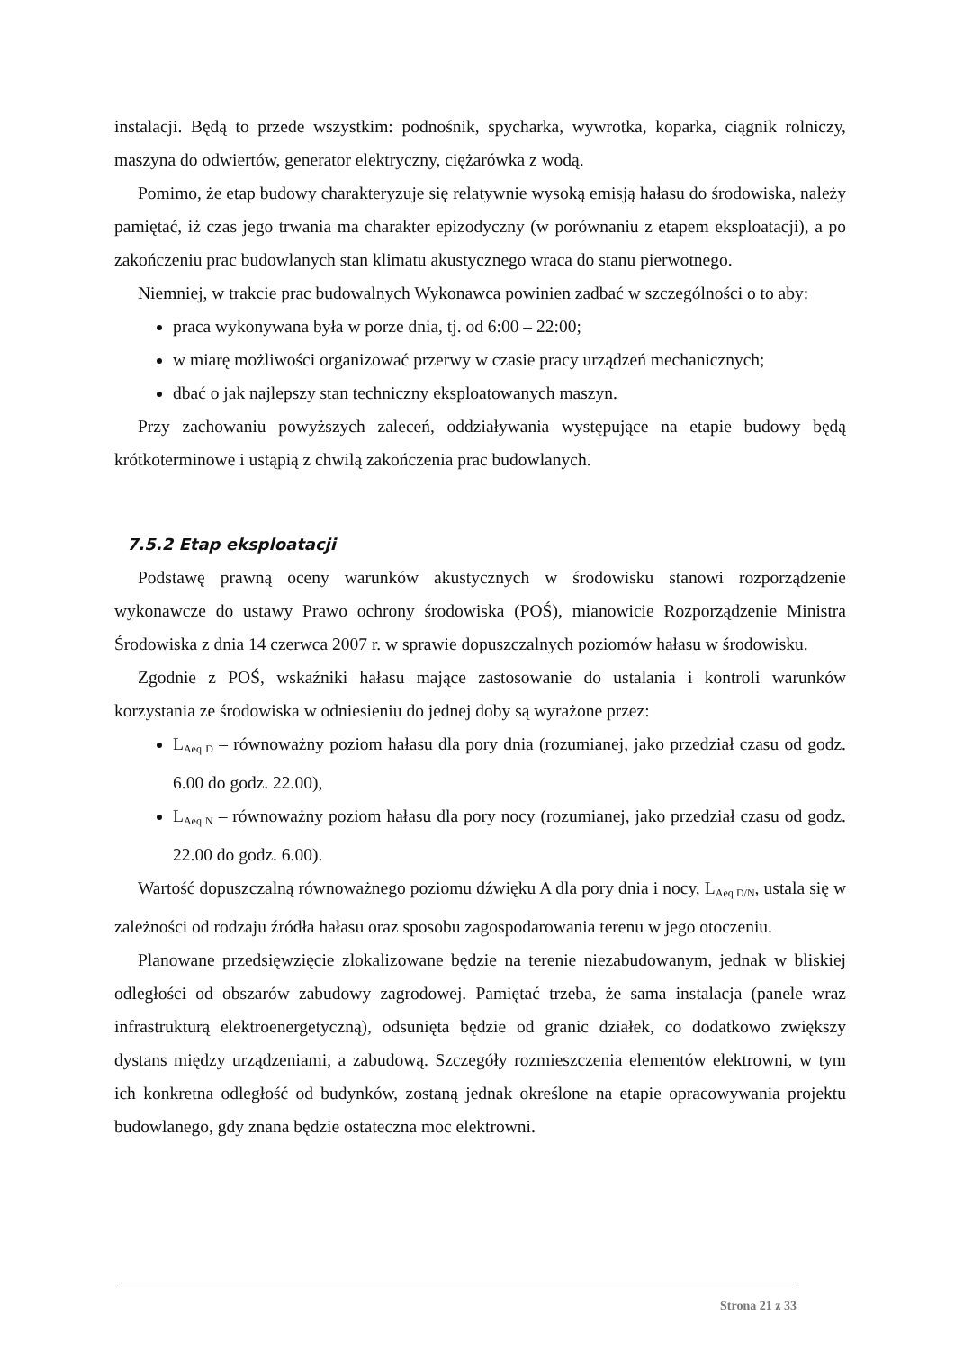instalacji. Będą to przede wszystkim: podnośnik, spycharka, wywrotka, koparka, ciągnik rolniczy, maszyna do odwiertów, generator elektryczny, ciężarówka z wodą.
Pomimo, że etap budowy charakteryzuje się relatywnie wysoką emisją hałasu do środowiska, należy pamiętać, iż czas jego trwania ma charakter epizodyczny (w porównaniu z etapem eksploatacji), a po zakończeniu prac budowlanych stan klimatu akustycznego wraca do stanu pierwotnego.
Niemniej, w trakcie prac budowalnych Wykonawca powinien zadbać w szczególności o to aby:
praca wykonywana była w porze dnia, tj. od 6:00 – 22:00;
w miarę możliwości organizować przerwy w czasie pracy urządzeń mechanicznych;
dbać o jak najlepszy stan techniczny eksploatowanych maszyn.
Przy zachowaniu powyższych zaleceń, oddziaływania występujące na etapie budowy będą krótkoterminowe i ustąpią z chwilą zakończenia prac budowlanych.
7.5.2 Etap eksploatacji
Podstawę prawną oceny warunków akustycznych w środowisku stanowi rozporządzenie wykonawcze do ustawy Prawo ochrony środowiska (POŚ), mianowicie Rozporządzenie Ministra Środowiska z dnia 14 czerwca 2007 r. w sprawie dopuszczalnych poziomów hałasu w środowisku.
Zgodnie z POŚ, wskaźniki hałasu mające zastosowanie do ustalania i kontroli warunków korzystania ze środowiska w odniesieniu do jednej doby są wyrażone przez:
L<sub>Aeq D</sub> – równoważny poziom hałasu dla pory dnia (rozumianej, jako przedział czasu od godz. 6.00 do godz. 22.00),
L<sub>Aeq N</sub> – równoważny poziom hałasu dla pory nocy (rozumianej, jako przedział czasu od godz. 22.00 do godz. 6.00).
Wartość dopuszczalną równoważnego poziomu dźwięku A dla pory dnia i nocy, L<sub>Aeq D/N</sub>, ustala się w zależności od rodzaju źródła hałasu oraz sposobu zagospodarowania terenu w jego otoczeniu.
Planowane przedsięwzięcie zlokalizowane będzie na terenie niezabudowanym, jednak w bliskiej odległości od obszarów zabudowy zagrodowej. Pamiętać trzeba, że sama instalacja (panele wraz infrastrukturą elektroenergetyczną), odsunięta będzie od granic działek, co dodatkowo zwiększy dystans między urządzeniami, a zabudową. Szczegóły rozmieszczenia elementów elektrowni, w tym ich konkretna odległość od budynków, zostaną jednak określone na etapie opracowywania projektu budowlanego, gdy znana będzie ostateczna moc elektrowni.
Strona 21 z 33